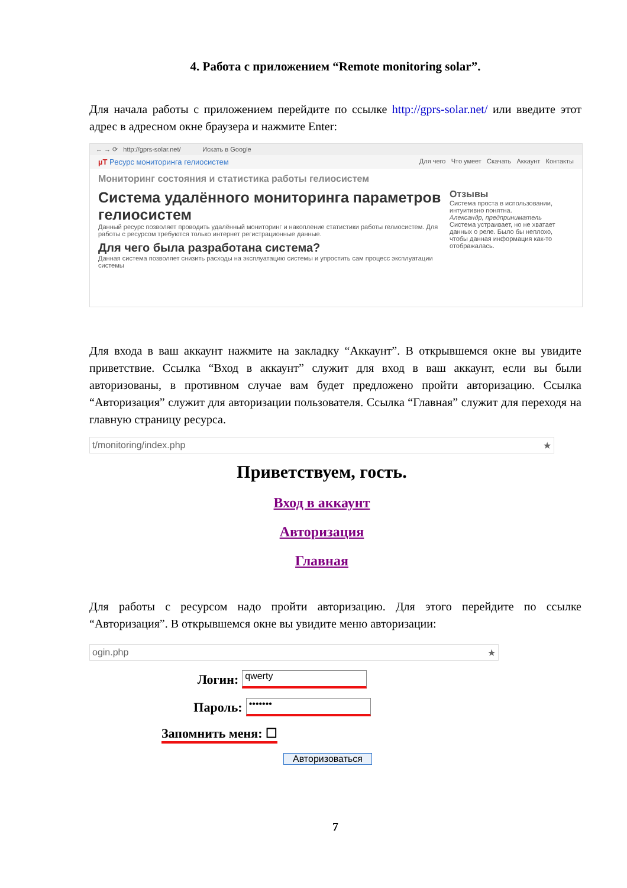4. Работа с приложением “Remote monitoring solar”.
Для начала работы с приложением перейдите по ссылке http://gprs-solar.net/ или введите этот адрес в адресном окне браузера и нажмите Enter:
← → ⟳ http://gprs-solar.net/ Искать в Google
µT Ресурс мониторинга гелиосистем Для чего Что умеет Скачать Аккаунт Контакты
Мониторинг состояния и статистика работы гелиосистем
Система удалённого мониторинга параметров гелиосистем
Данный ресурс позволяет проводить удалённый мониторинг и накопление статистики работы гелиосистем. Для работы с ресурсом требуются только интернет регистрационные данные.
Для чего была разработана система?
Данная система позволяет снизить расходы на эксплуатацию системы и упростить сам процесс эксплуатации системы
Отзывы
Система проста в использовании, интуитивно понятна.
Александр, предприниматель
Система устраивает, но не хватает данных о реле. Было бы неплохо, чтобы данная информация как-то отображалась.
Для входа в ваш аккаунт нажмите на закладку “Аккаунт”. В открывшемся окне вы увидите приветствие. Ссылка “Вход в аккаунт” служит для вход в ваш аккаунт, если вы были авторизованы, в противном случае вам будет предложено пройти авторизацию. Ссылка “Авторизация” служит для авторизации пользователя. Ссылка “Главная” служит для переходя на главную страницу ресурса.
t/monitoring/index.php ★
Приветствуем, гость.
Вход в аккаунт
Авторизация
Главная
Для работы с ресурсом надо пройти авторизацию. Для этого перейдите по ссылке “Авторизация”. В открывшемся окне вы увидите меню авторизации:
ogin.php ★
Логин: qwerty
Пароль: •••••••
Запомнить меня: ☐
Авторизоваться
7